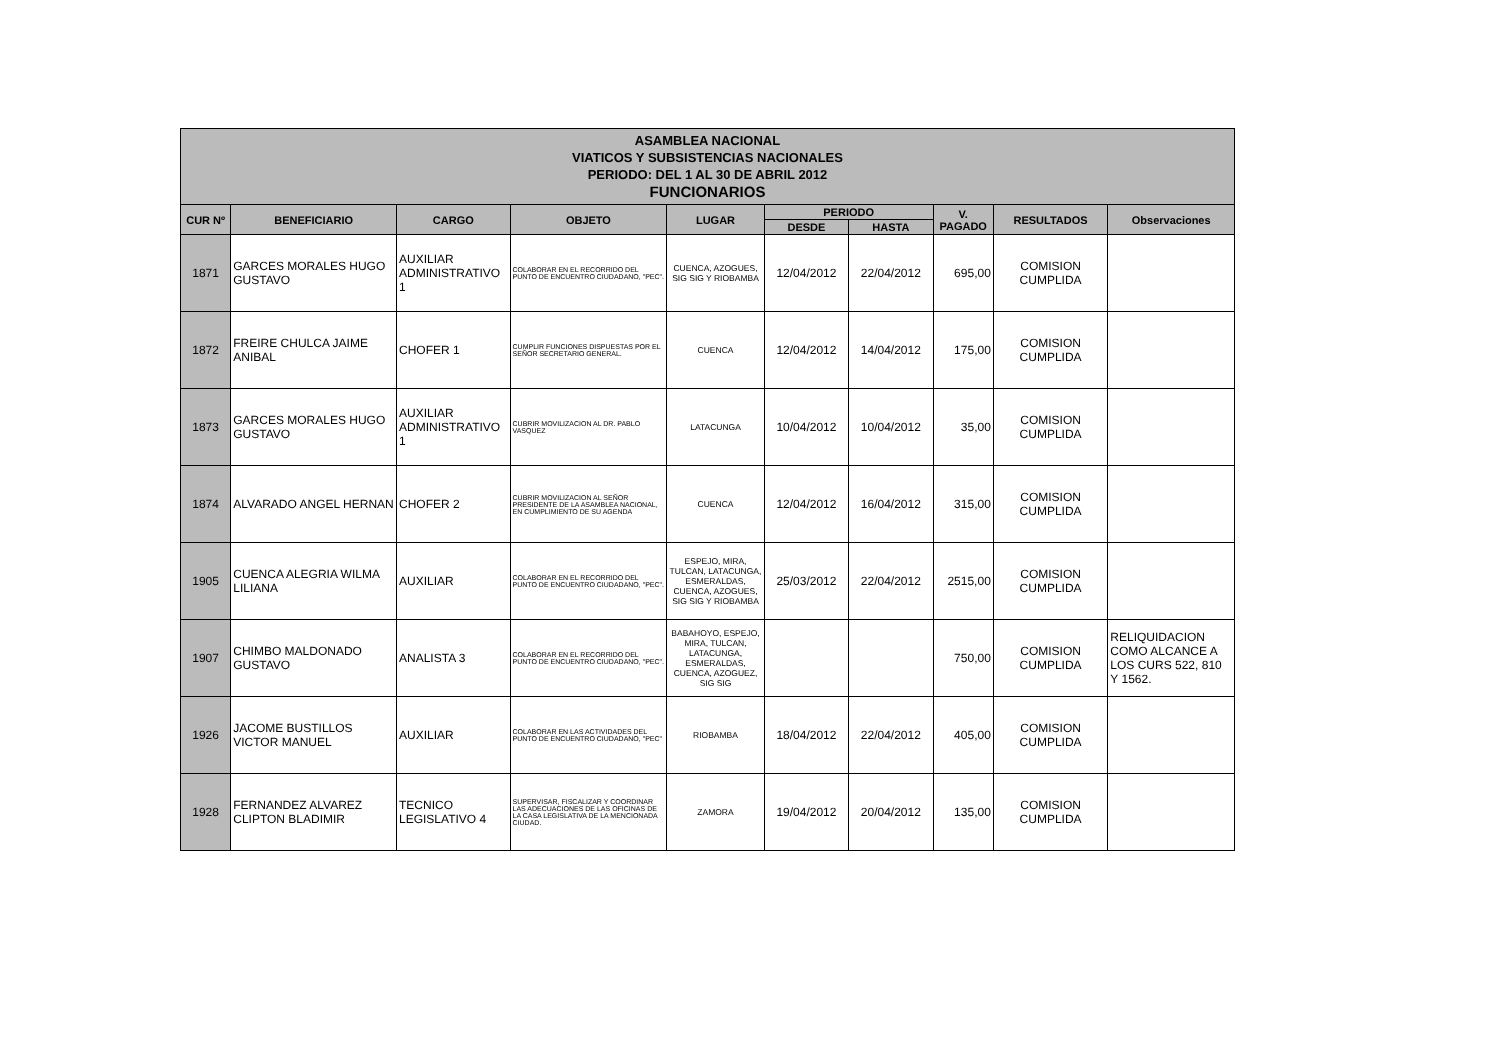ASAMBLEA NACIONAL
VIATICOS Y SUBSISTENCIAS NACIONALES
PERIODO: DEL 1 AL 30 DE ABRIL 2012
FUNCIONARIOS
| CUR Nº | BENEFICIARIO | CARGO | OBJETO | LUGAR | PERIODO | | V. PAGADO | RESULTADOS | Observaciones |
| --- | --- | --- | --- | --- | --- | --- | --- | --- | --- |
| | | | | | DESDE | HASTA | | | |
| 1871 | GARCES MORALES HUGO GUSTAVO | AUXILIAR ADMINISTRATIVO 1 | COLABORAR EN EL RECORRIDO DEL PUNTO DE ENCUENTRO CIUDADANO, "PEC". | CUENCA, AZOGUES, SIG SIG Y RIOBAMBA | 12/04/2012 | 22/04/2012 | 695,00 | COMISION CUMPLIDA | |
| 1872 | FREIRE CHULCA JAIME ANIBAL | CHOFER 1 | CUMPLIR FUNCIONES DISPUESTAS POR EL SEÑOR SECRETARIO GENERAL. | CUENCA | 12/04/2012 | 14/04/2012 | 175,00 | COMISION CUMPLIDA | |
| 1873 | GARCES MORALES HUGO GUSTAVO | AUXILIAR ADMINISTRATIVO 1 | CUBRIR MOVILIZACION AL DR. PABLO VASQUEZ | LATACUNGA | 10/04/2012 | 10/04/2012 | 35,00 | COMISION CUMPLIDA | |
| 1874 | ALVARADO ANGEL HERNAN | CHOFER 2 | CUBRIR MOVILIZACION AL SEÑOR PRESIDENTE DE LA ASAMBLEA NACIONAL, EN CUMPLIMIENTO DE SU AGENDA | CUENCA | 12/04/2012 | 16/04/2012 | 315,00 | COMISION CUMPLIDA | |
| 1905 | CUENCA ALEGRIA WILMA LILIANA | AUXILIAR | COLABORAR EN EL RECORRIDO DEL PUNTO DE ENCUENTRO CIUDADANO, "PEC". | ESPEJO, MIRA, TULCAN, LATACUNGA, ESMERALDAS, CUENCA, AZOGUES, SIG SIG Y RIOBAMBA | 25/03/2012 | 22/04/2012 | 2515,00 | COMISION CUMPLIDA | |
| 1907 | CHIMBO MALDONADO GUSTAVO | ANALISTA 3 | COLABORAR EN EL RECORRIDO DEL PUNTO DE ENCUENTRO CIUDADANO, "PEC". | BABAHOYO, ESPEJO, MIRA, TULCAN, LATACUNGA, ESMERALDAS, CUENCA, AZOGUEZ, SIG SIG | | | 750,00 | COMISION CUMPLIDA | RELIQUIDACION COMO ALCANCE A LOS CURS 522, 810 Y 1562. |
| 1926 | JACOME BUSTILLOS VICTOR MANUEL | AUXILIAR | COLABORAR EN LAS ACTIVIDADES DEL PUNTO DE ENCUENTRO CIUDADANO, "PEC" | RIOBAMBA | 18/04/2012 | 22/04/2012 | 405,00 | COMISION CUMPLIDA | |
| 1928 | FERNANDEZ ALVAREZ CLIPTON BLADIMIR | TECNICO LEGISLATIVO 4 | SUPERVISAR, FISCALIZAR Y COORDINAR LAS ADECUACIONES DE LAS OFICINAS DE LA CASA LEGISLATIVA DE LA MENCIONADA CIUDAD. | ZAMORA | 19/04/2012 | 20/04/2012 | 135,00 | COMISION CUMPLIDA | |